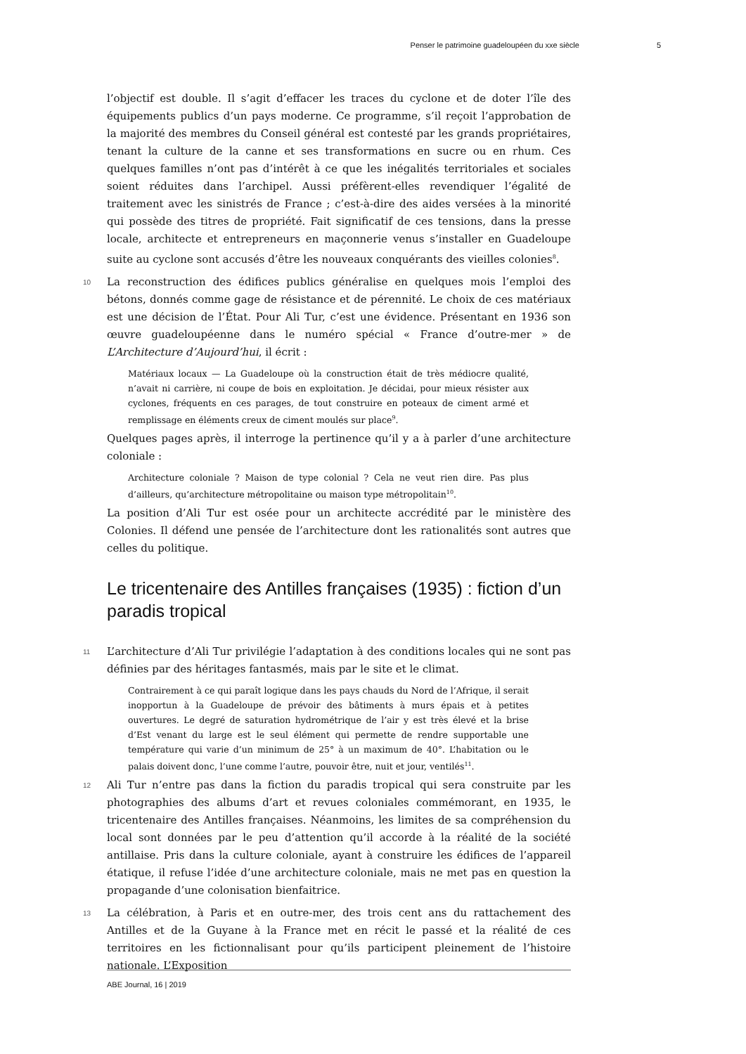Penser le patrimoine guadeloupéen du xxe siècle 5
l’objectif est double. Il s’agit d’effacer les traces du cyclone et de doter l’île des équipements publics d’un pays moderne. Ce programme, s’il reçoit l’approbation de la majorité des membres du Conseil général est contesté par les grands propriétaires, tenant la culture de la canne et ses transformations en sucre ou en rhum. Ces quelques familles n’ont pas d’intérêt à ce que les inégalités territoriales et sociales soient réduites dans l’archipel. Aussi préfèrent-elles revendiquer l’égalité de traitement avec les sinistrés de France ; c’est-à-dire des aides versées à la minorité qui possède des titres de propriété. Fait significatif de ces tensions, dans la presse locale, architecte et entrepreneurs en maçonnerie venus s’installer en Guadeloupe suite au cyclone sont accusés d’être les nouveaux conquérants des vieilles colonies<sup>8</sup>.
10 La reconstruction des édifices publics généralise en quelques mois l’emploi des bétons, donnés comme gage de résistance et de pérennité. Le choix de ces matériaux est une décision de l’État. Pour Ali Tur, c’est une évidence. Présentant en 1936 son œuvre guadeloupéenne dans le numéro spécial « France d’outre-mer » de L’Architecture d’Aujourd’hui, il écrit :
Matériaux locaux — La Guadeloupe où la construction était de très médiocre qualité, n’avait ni carrière, ni coupe de bois en exploitation. Je décidai, pour mieux résister aux cyclones, fréquents en ces parages, de tout construire en poteaux de ciment armé et remplissage en éléments creux de ciment moulés sur place<sup>9</sup>.
Quelques pages après, il interroge la pertinence qu’il y a à parler d’une architecture coloniale :
Architecture coloniale ? Maison de type colonial ? Cela ne veut rien dire. Pas plus d’ailleurs, qu’architecture métropolitaine ou maison type métropolitain<sup>10</sup>.
La position d’Ali Tur est osée pour un architecte accrédité par le ministère des Colonies. Il défend une pensée de l’architecture dont les rationalités sont autres que celles du politique.
Le tricentenaire des Antilles françaises (1935) : fiction d’un paradis tropical
11 L’architecture d’Ali Tur privilégie l’adaptation à des conditions locales qui ne sont pas définies par des héritages fantasmés, mais par le site et le climat.
Contrairement à ce qui paraît logique dans les pays chauds du Nord de l’Afrique, il serait inopportun à la Guadeloupe de prévoir des bâtiments à murs épais et à petites ouvertures. Le degré de saturation hydrométrique de l’air y est très élevé et la brise d’Est venant du large est le seul élément qui permette de rendre supportable une température qui varie d’un minimum de 25° à un maximum de 40°. L’habitation ou le palais doivent donc, l’une comme l’autre, pouvoir être, nuit et jour, ventilés<sup>11</sup>.
12 Ali Tur n’entre pas dans la fiction du paradis tropical qui sera construite par les photographies des albums d’art et revues coloniales commémorant, en 1935, le tricentenaire des Antilles françaises. Néanmoins, les limites de sa compréhension du local sont données par le peu d’attention qu’il accorde à la réalité de la société antillaise. Pris dans la culture coloniale, ayant à construire les édifices de l’appareil étatique, il refuse l’idée d’une architecture coloniale, mais ne met pas en question la propagande d’une colonisation bienfaitrice.
13 La célébration, à Paris et en outre-mer, des trois cent ans du rattachement des Antilles et de la Guyane à la France met en récit le passé et la réalité de ces territoires en les fictionnalisant pour qu’ils participent pleinement de l’histoire nationale. L’Exposition
ABE Journal, 16 | 2019